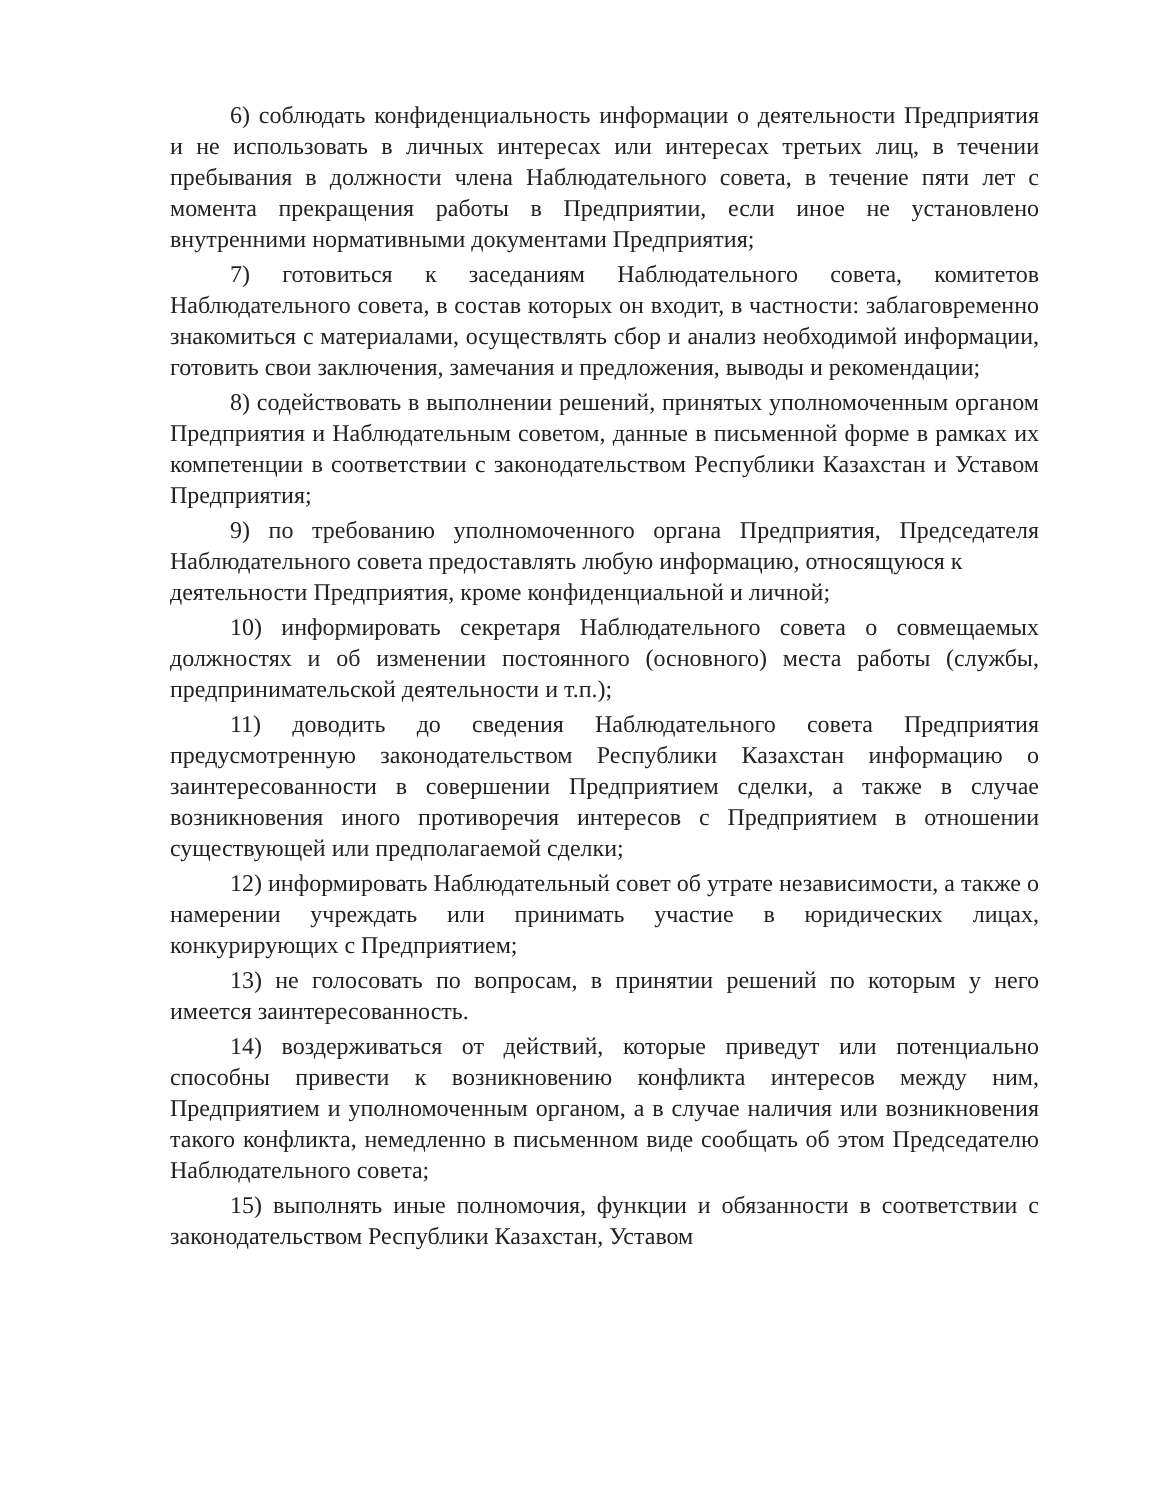6) соблюдать конфиденциальность информации о деятельности Предприятия и не использовать в личных интересах или интересах третьих лиц, в течении пребывания в должности члена Наблюдательного совета, в течение пяти лет с момента прекращения работы в Предприятии, если иное не установлено внутренними нормативными документами Предприятия;
7) готовиться к заседаниям Наблюдательного совета, комитетов Наблюдательного совета, в состав которых он входит, в частности: заблаговременно знакомиться с материалами, осуществлять сбор и анализ необходимой информации, готовить свои заключения, замечания и предложения, выводы и рекомендации;
8) содействовать в выполнении решений, принятых уполномоченным органом Предприятия и Наблюдательным советом, данные в письменной форме в рамках их компетенции в соответствии с законодательством Республики Казахстан и Уставом Предприятия;
9) по требованию уполномоченного органа Предприятия, Председателя Наблюдательного совета предоставлять любую информацию, относящуюся к
деятельности Предприятия, кроме конфиденциальной и личной;
10) информировать секретаря Наблюдательного совета о совмещаемых должностях и об изменении постоянного (основного) места работы (службы, предпринимательской деятельности и т.п.);
11) доводить до сведения Наблюдательного совета Предприятия предусмотренную законодательством Республики Казахстан информацию о заинтересованности в совершении Предприятием сделки, а также в случае возникновения иного противоречия интересов с Предприятием в отношении существующей или предполагаемой сделки;
12) информировать Наблюдательный совет об утрате независимости, а также о намерении учреждать или принимать участие в юридических лицах, конкурирующих с Предприятием;
13) не голосовать по вопросам, в принятии решений по которым у него имеется заинтересованность.
14) воздерживаться от действий, которые приведут или потенциально способны привести к возникновению конфликта интересов между ним, Предприятием и уполномоченным органом, а в случае наличия или возникновения такого конфликта, немедленно в письменном виде сообщать об этом Председателю Наблюдательного совета;
15) выполнять иные полномочия, функции и обязанности в соответствии с законодательством Республики Казахстан, Уставом